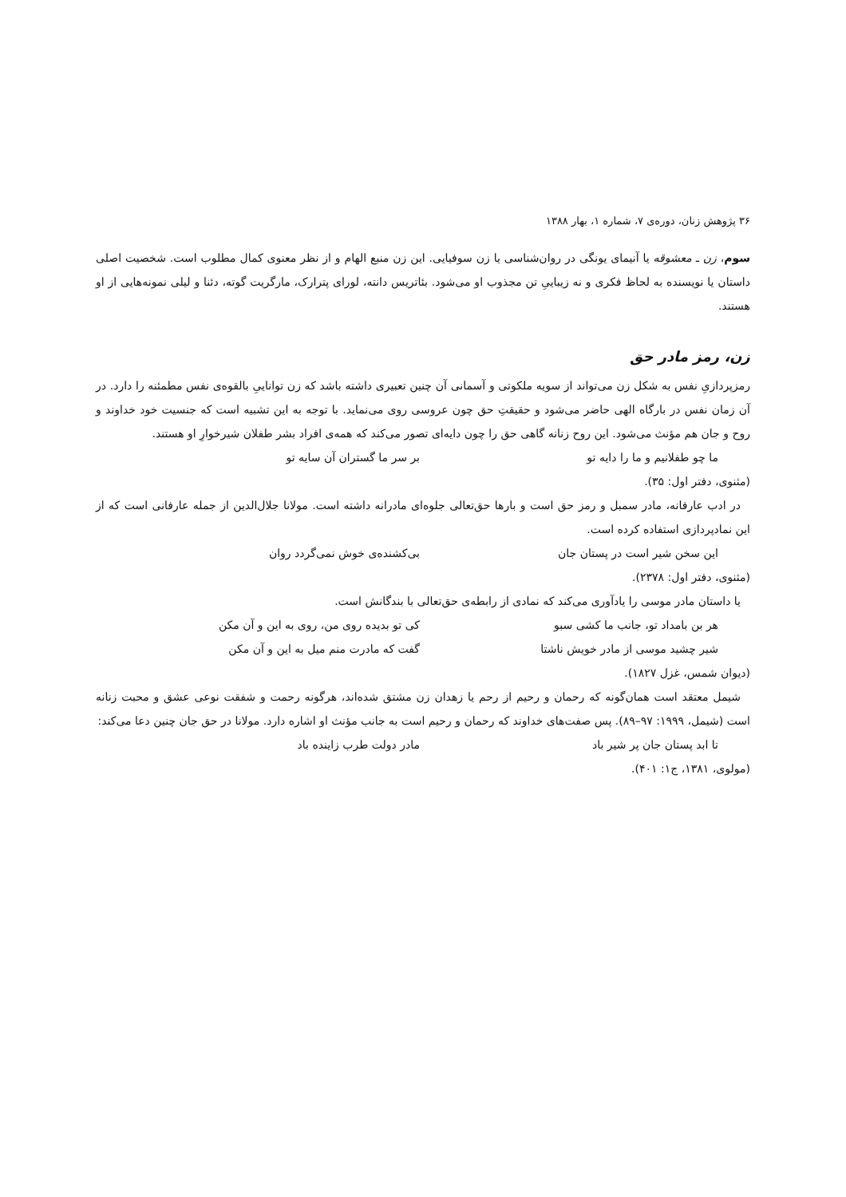۳۶ پژوهش زنان، دوره‌ی ۷، شماره ۱، بهار ۱۳۸۸
سوم، زن ـ معشوقه یا آنیمای یونگی در روان‌شناسی یا زن سوفیایی. این زن منبع الهام و از نظر معنوی کمال مطلوب است. شخصیت اصلی داستان یا نویسنده به لحاظ فکری و نه زیباییِ تن مجذوب او می‌شود. بئاتریس دانته، لورای پترارک، مارگریت گوته، دئنا و لیلی نمونه‌هایی از او هستند.
زن، رمز مادر حق
رمزپردازیِ نفس به شکل زن می‌تواند از سویه ملکوتی و آسمانی آن چنین تعبیری داشته باشد که زن تواناییِ بالقوه‌ی نفس مطمئنه را دارد. در آن زمان نفس در بارگاه الهی حاضر می‌شود و حقیقتِ حق چون عروسی روی می‌نماید. با توجه به این تشبیه است که جنسیت خود خداوند و روح و جان هم مؤنث می‌شود. این روح زنانه گاهی حق را چون دایه‌ای تصور می‌کند که همه‌ی افراد بشر طفلان شیرخوارِ او هستند.
ما چو طفلانیم و ما را دایه تو بر سر ما گستران آن سایه تو
(مثنوی، دفتر اول: ۳۵).
در ادب عارفانه، مادر سمبل و رمز حق است و بارها حق‌تعالی جلوه‌ای مادرانه داشته است. مولانا جلال‌الدین از جمله عارفانی است که از این نمادپردازی استفاده کرده است.
این سخن شیر است در پستان جان بی‌کشنده‌ی خوش نمی‌گردد روان
(مثنوی، دفتر اول: ۲۳۷۸).
یا داستان مادر موسی را یادآوری می‌کند که نمادی از رابطه‌ی حق‌تعالی با بندگانش است.
هر بن بامداد تو، جانب ما کشی سبو کی تو بدیده روی من، روی به این و آن مکن
شیر چشید موسی از مادر خویش ناشتا گفت که مادرت منم میل به این و آن مکن
(دیوان شمس، غزل ۱۸۲۷).
شیمل معتقد است همان‌گونه که رحمان و رحیم از رحم یا زهدان زن مشتق شده‌اند، هرگونه رحمت و شفقت نوعی عشق و محبت زنانه است (شیمل، ۱۹۹۹: ۹۷–۸۹). پس صفت‌های خداوند که رحمان و رحیم است به جانب مؤنث او اشاره دارد. مولانا در حق جان چنین دعا می‌کند:
تا ابد پستان جان پر شیر باد مادر دولت طرب زاینده باد
(مولوی، ۱۳۸۱، ج۱: ۴۰۱).